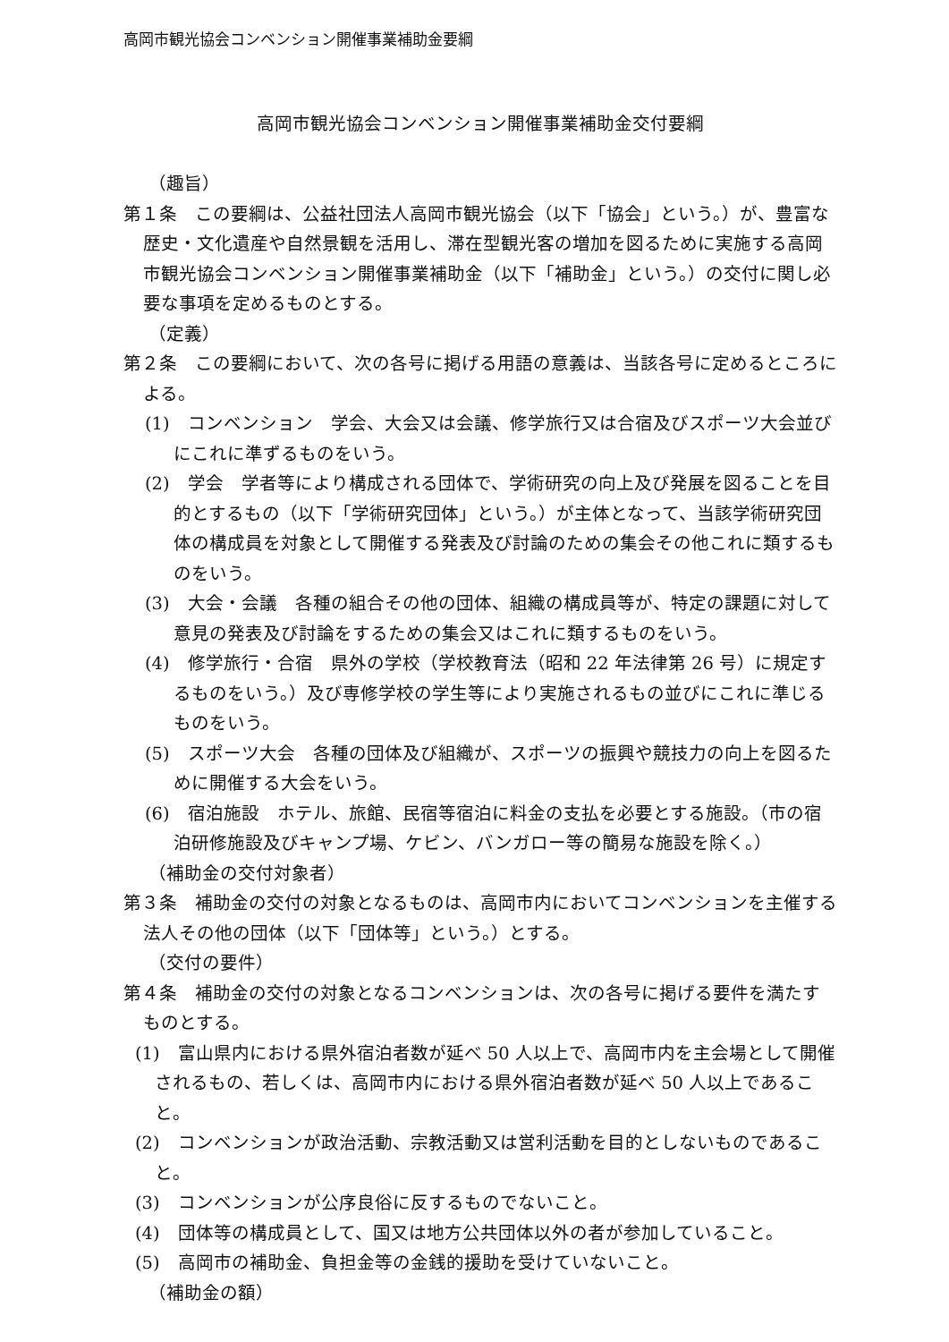高岡市観光協会コンベンション開催事業補助金要綱
高岡市観光協会コンベンション開催事業補助金交付要綱
（趣旨）
第１条　この要綱は、公益社団法人高岡市観光協会（以下「協会」という。）が、豊富な歴史・文化遺産や自然景観を活用し、滞在型観光客の増加を図るために実施する高岡市観光協会コンベンション開催事業補助金（以下「補助金」という。）の交付に関し必要な事項を定めるものとする。
（定義）
第２条　この要綱において、次の各号に掲げる用語の意義は、当該各号に定めるところによる。
(1)　コンベンション　学会、大会又は会議、修学旅行又は合宿及びスポーツ大会並びにこれに準ずるものをいう。
(2)　学会　学者等により構成される団体で、学術研究の向上及び発展を図ることを目的とするもの（以下「学術研究団体」という。）が主体となって、当該学術研究団体の構成員を対象として開催する発表及び討論のための集会その他これに類するものをいう。
(3)　大会・会議　各種の組合その他の団体、組織の構成員等が、特定の課題に対して意見の発表及び討論をするための集会又はこれに類するものをいう。
(4)　修学旅行・合宿　県外の学校（学校教育法（昭和 22 年法律第 26 号）に規定するものをいう。）及び専修学校の学生等により実施されるもの並びにこれに準じるものをいう。
(5)　スポーツ大会　各種の団体及び組織が、スポーツの振興や競技力の向上を図るために開催する大会をいう。
(6)　宿泊施設　ホテル、旅館、民宿等宿泊に料金の支払を必要とする施設。（市の宿泊研修施設及びキャンプ場、ケビン、バンガロー等の簡易な施設を除く。）
（補助金の交付対象者）
第３条　補助金の交付の対象となるものは、高岡市内においてコンベンションを主催する法人その他の団体（以下「団体等」という。）とする。
（交付の要件）
第４条　補助金の交付の対象となるコンベンションは、次の各号に掲げる要件を満たすものとする。
(1)　富山県内における県外宿泊者数が延べ 50 人以上で、高岡市内を主会場として開催されるもの、若しくは、高岡市内における県外宿泊者数が延べ 50 人以上であること。
(2)　コンベンションが政治活動、宗教活動又は営利活動を目的としないものであること。
(3)　コンベンションが公序良俗に反するものでないこと。
(4)　団体等の構成員として、国又は地方公共団体以外の者が参加していること。
(5)　高岡市の補助金、負担金等の金銭的援助を受けていないこと。
（補助金の額）